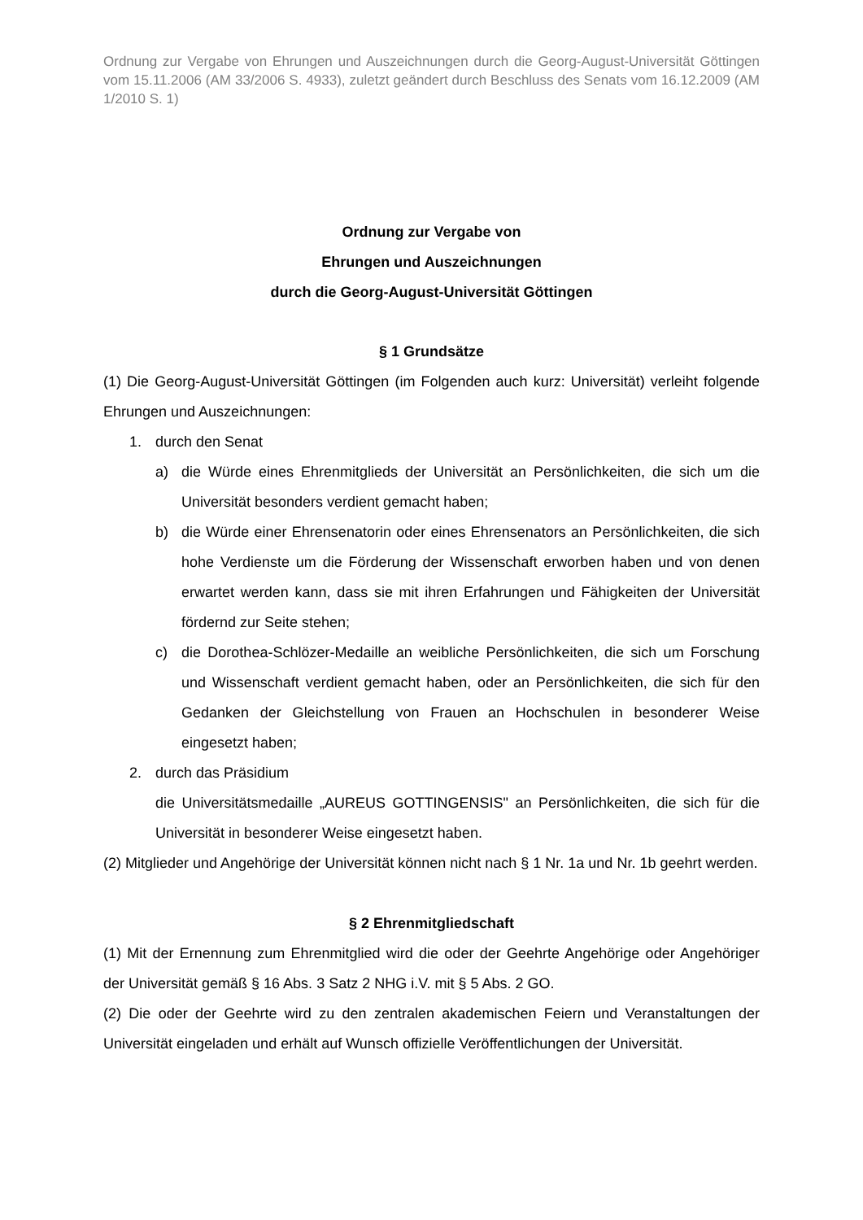Ordnung zur Vergabe von Ehrungen und Auszeichnungen durch die Georg-August-Universität Göttingen vom 15.11.2006 (AM 33/2006 S. 4933), zuletzt geändert durch Beschluss des Senats vom 16.12.2009 (AM 1/2010 S. 1)
Ordnung zur Vergabe von
Ehrungen und Auszeichnungen
durch die Georg-August-Universität Göttingen
§ 1 Grundsätze
(1) Die Georg-August-Universität Göttingen (im Folgenden auch kurz: Universität) verleiht folgende Ehrungen und Auszeichnungen:
1. durch den Senat
a) die Würde eines Ehrenmitglieds der Universität an Persönlichkeiten, die sich um die Universität besonders verdient gemacht haben;
b) die Würde einer Ehrensenatorin oder eines Ehrensenators an Persönlichkeiten, die sich hohe Verdienste um die Förderung der Wissenschaft erworben haben und von denen erwartet werden kann, dass sie mit ihren Erfahrungen und Fähigkeiten der Universität fördernd zur Seite stehen;
c) die Dorothea-Schlözer-Medaille an weibliche Persönlichkeiten, die sich um Forschung und Wissenschaft verdient gemacht haben, oder an Persönlichkeiten, die sich für den Gedanken der Gleichstellung von Frauen an Hochschulen in besonderer Weise eingesetzt haben;
2. durch das Präsidium
die Universitätsmedaille „AUREUS GOTTINGENSIS" an Persönlichkeiten, die sich für die Universität in besonderer Weise eingesetzt haben.
(2) Mitglieder und Angehörige der Universität können nicht nach § 1 Nr. 1a und Nr. 1b geehrt werden.
§ 2 Ehrenmitgliedschaft
(1) Mit der Ernennung zum Ehrenmitglied wird die oder der Geehrte Angehörige oder Angehöriger der Universität gemäß § 16 Abs. 3 Satz 2 NHG i.V. mit § 5 Abs. 2 GO.
(2) Die oder der Geehrte wird zu den zentralen akademischen Feiern und Veranstaltungen der Universität eingeladen und erhält auf Wunsch offizielle Veröffentlichungen der Universität.